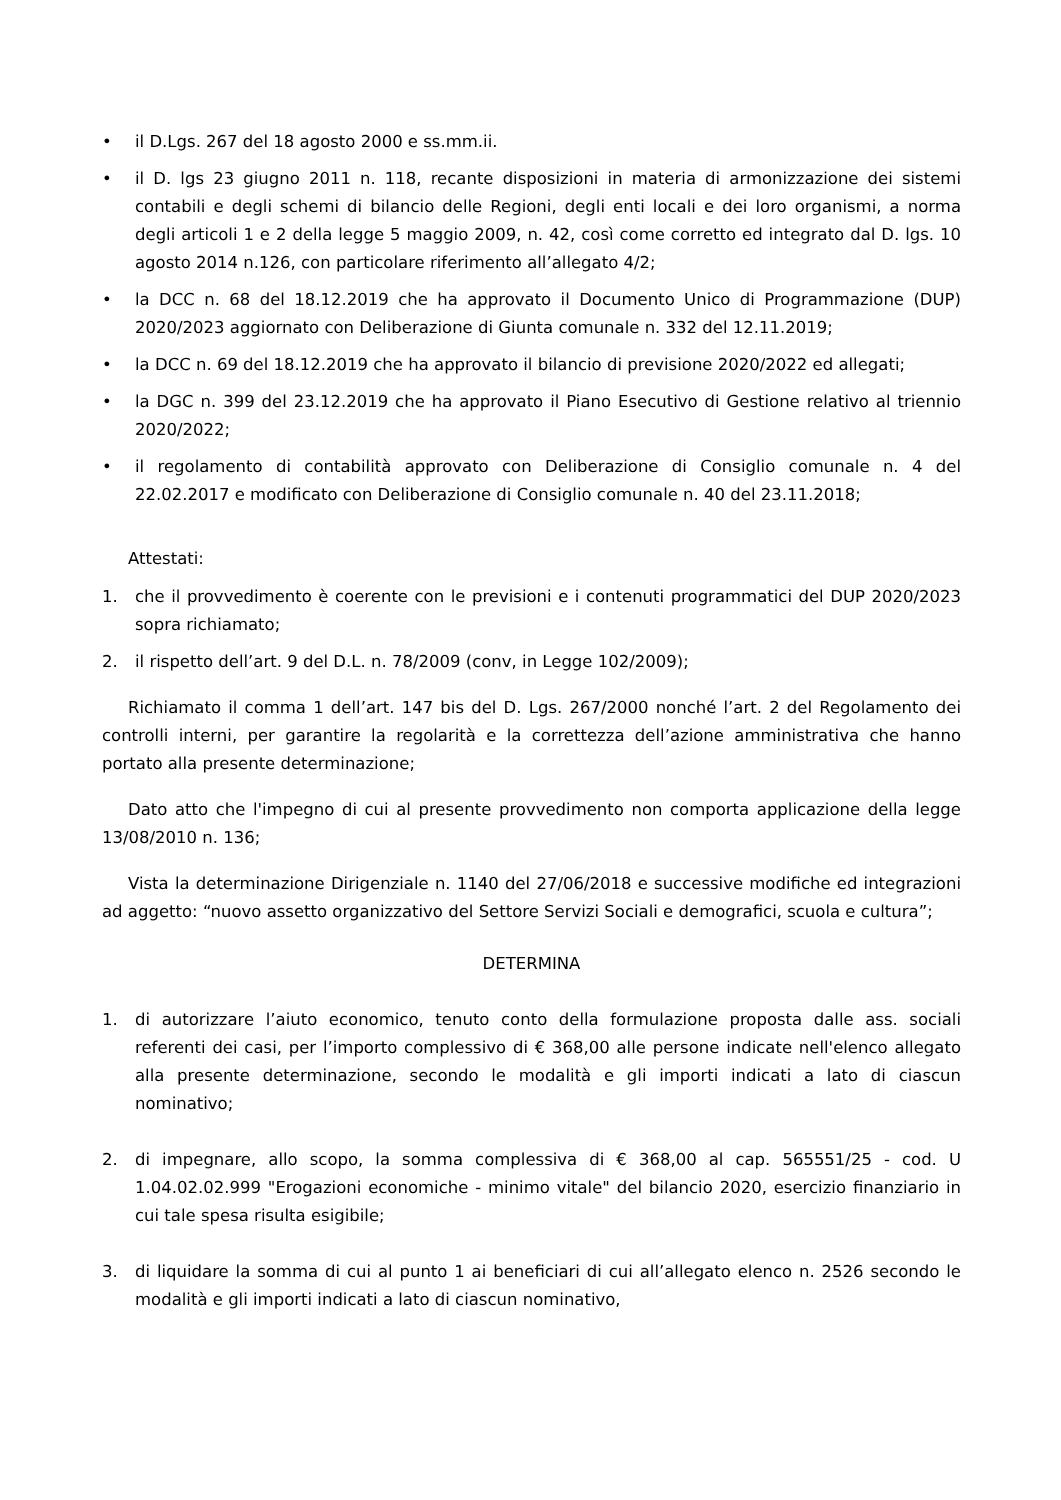• il D.Lgs. 267 del 18 agosto 2000 e ss.mm.ii.
• il D. lgs 23 giugno 2011 n. 118, recante disposizioni in materia di armonizzazione dei sistemi contabili e degli schemi di bilancio delle Regioni, degli enti locali e dei loro organismi, a norma degli articoli 1 e 2 della legge 5 maggio 2009, n. 42, così come corretto ed integrato dal D. lgs. 10 agosto 2014 n.126, con particolare riferimento all’allegato 4/2;
• la DCC n. 68 del 18.12.2019 che ha approvato il Documento Unico di Programmazione (DUP) 2020/2023 aggiornato con Deliberazione di Giunta comunale n. 332 del 12.11.2019;
• la DCC n. 69 del 18.12.2019 che ha approvato il bilancio di previsione 2020/2022 ed allegati;
• la DGC n. 399 del 23.12.2019 che ha approvato il Piano Esecutivo di Gestione relativo al triennio 2020/2022;
• il regolamento di contabilità approvato con Deliberazione di Consiglio comunale n. 4 del 22.02.2017 e modificato con Deliberazione di Consiglio comunale n. 40 del 23.11.2018;
Attestati:
1. che il provvedimento è coerente con le previsioni e i contenuti programmatici del DUP 2020/2023 sopra richiamato;
2. il rispetto dell’art. 9 del D.L. n. 78/2009 (conv, in Legge 102/2009);
Richiamato il comma 1 dell’art. 147 bis del D. Lgs. 267/2000 nonché l’art. 2 del Regolamento dei controlli interni, per garantire la regolarità e la correttezza dell’azione amministrativa che hanno portato alla presente determinazione;
Dato atto che l'impegno di cui al presente provvedimento non comporta applicazione della legge 13/08/2010 n. 136;
Vista la determinazione Dirigenziale n. 1140 del 27/06/2018 e successive modifiche ed integrazioni ad aggetto: “nuovo assetto organizzativo del Settore Servizi Sociali e demografici, scuola e cultura”;
DETERMINA
1. di autorizzare l’aiuto economico, tenuto conto della formulazione proposta dalle ass. sociali referenti dei casi, per l’importo complessivo di € 368,00 alle persone indicate nell'elenco allegato alla presente determinazione, secondo le modalità e gli importi indicati a lato di ciascun nominativo;
2. di impegnare, allo scopo, la somma complessiva di € 368,00 al cap. 565551/25 - cod. U 1.04.02.02.999 "Erogazioni economiche - minimo vitale" del bilancio 2020, esercizio finanziario in cui tale spesa risulta esigibile;
3. di liquidare la somma di cui al punto 1 ai beneficiari di cui all’allegato elenco n. 2526 secondo le modalità e gli importi indicati a lato di ciascun nominativo,